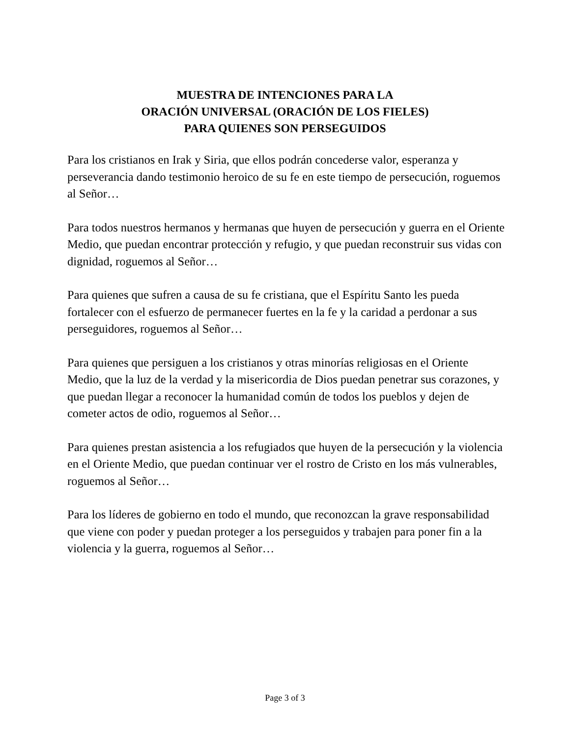MUESTRA DE INTENCIONES PARA LA
ORACIÓN UNIVERSAL (ORACIÓN DE LOS FIELES)
PARA QUIENES SON PERSEGUIDOS
Para los cristianos en Irak y Siria, que ellos podrán concederse valor, esperanza y perseverancia dando testimonio heroico de su fe en este tiempo de persecución, roguemos al Señor…
Para todos nuestros hermanos y hermanas que huyen de persecución y guerra en el Oriente Medio, que puedan encontrar protección y refugio, y que puedan reconstruir sus vidas con dignidad, roguemos al Señor…
Para quienes que sufren a causa de su fe cristiana, que el Espíritu Santo les pueda fortalecer con el esfuerzo de permanecer fuertes en la fe y la caridad a perdonar a sus perseguidores, roguemos al Señor…
Para quienes que persiguen a los cristianos y otras minorías religiosas en el Oriente Medio, que la luz de la verdad y la misericordia de Dios puedan penetrar sus corazones, y que puedan llegar a reconocer la humanidad común de todos los pueblos y dejen de cometer actos de odio, roguemos al Señor…
Para quienes prestan asistencia a los refugiados que huyen de la persecución y la violencia en el Oriente Medio, que puedan continuar ver el rostro de Cristo en los más vulnerables, roguemos al Señor…
Para los líderes de gobierno en todo el mundo, que reconozcan la grave responsabilidad que viene con poder y puedan proteger a los perseguidos y trabajen para poner fin a la violencia y la guerra, roguemos al Señor…
Page 3 of 3